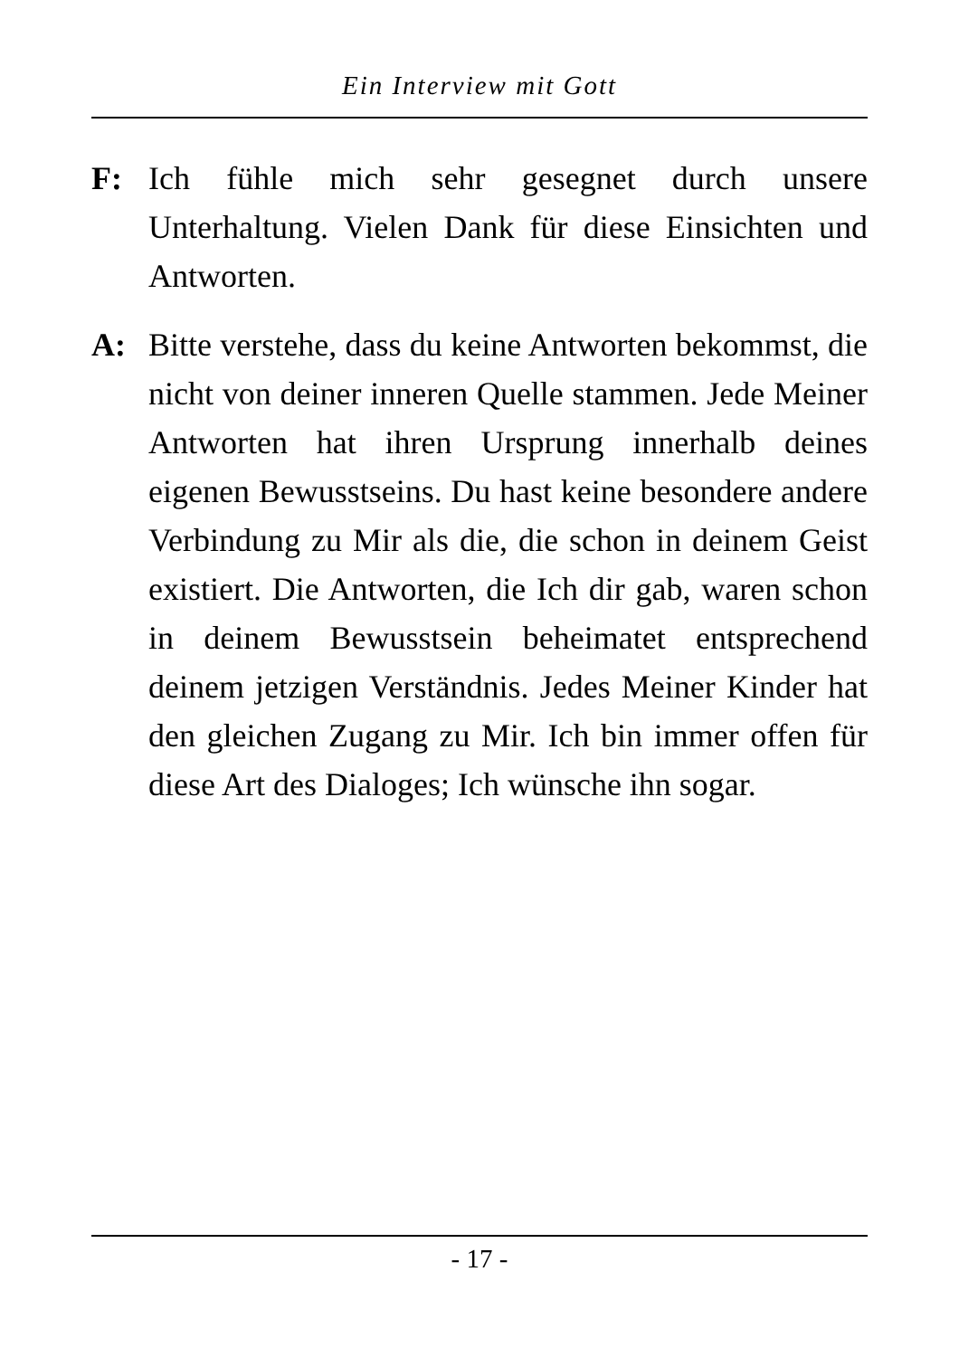Ein Interview mit Gott
F: Ich fühle mich sehr gesegnet durch unsere Unterhaltung. Vielen Dank für diese Einsichten und Antworten.
A: Bitte verstehe, dass du keine Antworten bekommst, die nicht von deiner inneren Quelle stammen. Jede Meiner Antworten hat ihren Ursprung innerhalb deines eigenen Bewusstseins. Du hast keine be­sondere andere Verbindung zu Mir als die, die schon in deinem Geist existiert. Die Antworten, die Ich dir gab, waren schon in deinem Bewusstsein beheimatet entsprechend deinem jetzigen Verständnis. Jedes Meiner Kinder hat den gleichen Zugang zu Mir. Ich bin immer offen für diese Art des Dialoges; Ich wünsche ihn sogar.
- 17 -